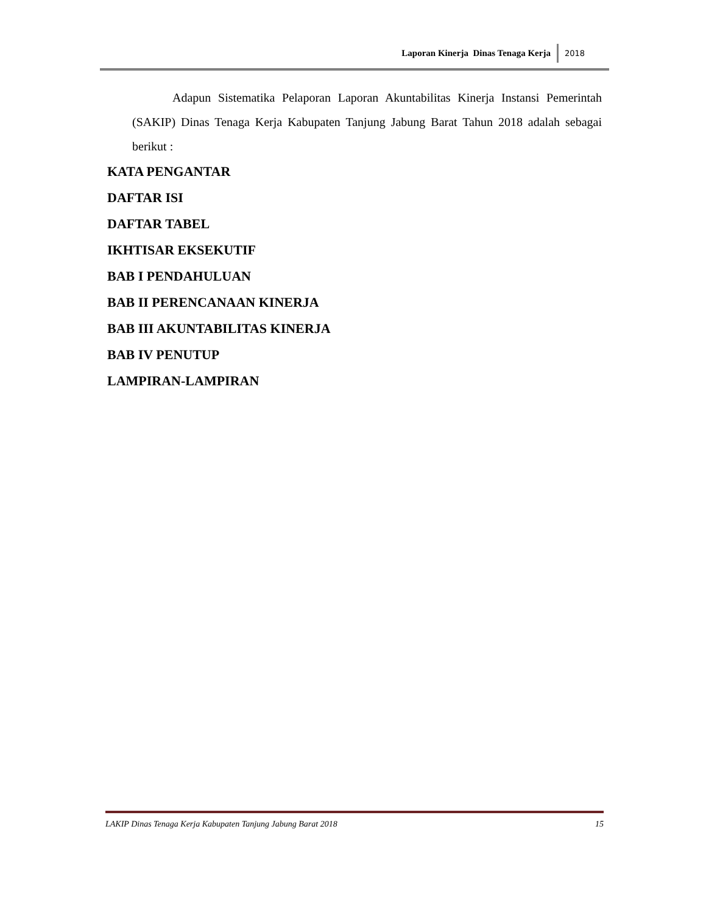Laporan Kinerja Dinas Tenaga Kerja 2018
Adapun Sistematika Pelaporan Laporan Akuntabilitas Kinerja Instansi Pemerintah (SAKIP) Dinas Tenaga Kerja Kabupaten Tanjung Jabung Barat Tahun 2018 adalah sebagai berikut :
KATA PENGANTAR
DAFTAR ISI
DAFTAR TABEL
IKHTISAR EKSEKUTIF
BAB I PENDAHULUAN
BAB II PERENCANAAN KINERJA
BAB III AKUNTABILITAS KINERJA
BAB IV PENUTUP
LAMPIRAN-LAMPIRAN
LAKIP Dinas Tenaga Kerja Kabupaten Tanjung Jabung Barat 2018 15